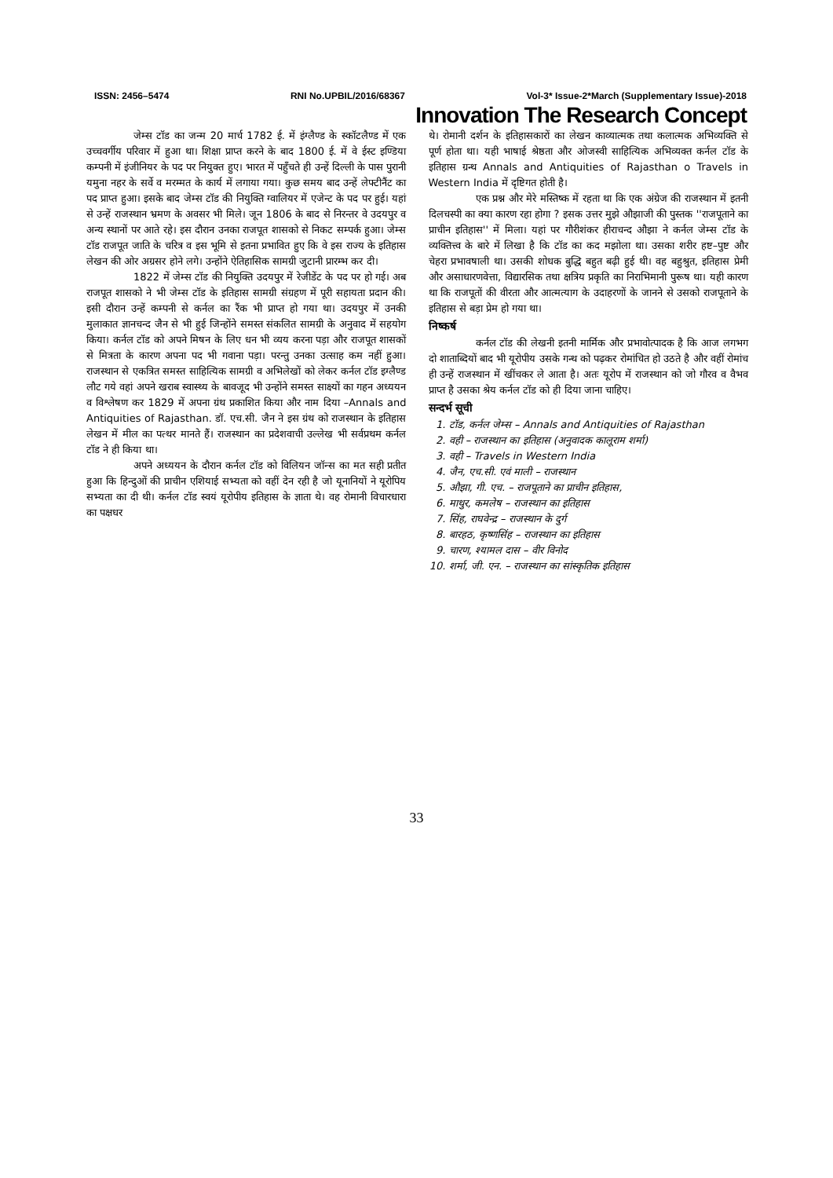ISSN: 2456–5474 RNI No.UPBIL/2016/68367 Vol-3* Issue-2*March (Supplementary Issue)-2018
Innovation The Research Concept
जेम्स टॉड का जन्म 20 मार्च 1782 ई. में इंग्लैण्ड के स्कॉटलैण्ड में एक उच्चवर्गीय परिवार में हुआ था। शिक्षा प्राप्त करने के बाद 1800 ई. में वे ईस्ट इण्डिया कम्पनी में इंजीनियर के पद पर नियुक्त हुए। भारत में पहुँचते ही उन्हें दिल्ली के पास पुरानी यमुना नहर के सर्वे व मरम्मत के कार्य में लगाया गया। कुछ समय बाद उन्हें लेफ्टीनैंट का पद प्राप्त हुआ। इसके बाद जेम्स टॉड की नियुक्ति ग्वालियर में एजेन्ट के पद पर हुई। यहां से उन्हें राजस्थान भ्रमण के अवसर भी मिले। जून 1806 के बाद से निरन्तर वे उदयपुर व अन्य स्थानों पर आते रहे। इस दौरान उनका राजपूत शासको से निकट सम्पर्क हुआ। जेम्स टॉड राजपूत जाति के चरित्र व इस भूमि से इतना प्रभावित हुए कि वे इस राज्य के इतिहास लेखन की ओर अग्रसर होने लगे। उन्होंने ऐतिहासिक सामग्री जुटानी प्रारम्भ कर दी।
1822 में जेम्स टॉड की नियुक्ति उदयपुर में रेजीडेंट के पद पर हो गई। अब राजपूत शासको ने भी जेम्स टॉड के इतिहास सामग्री संग्रहण में पूरी सहायता प्रदान की। इसी दौरान उन्हें कम्पनी से कर्नल का रैंक भी प्राप्त हो गया था। उदयपुर में उनकी मुलाकात ज्ञानचन्द जैन से भी हुई जिन्होंने समस्त संकलित सामग्री के अनुवाद में सहयोग किया। कर्नल टॉड को अपने मिषन के लिए धन भी व्यय करना पड़ा और राजपूत शासकों से मित्रता के कारण अपना पद भी गवाना पड़ा। परन्तु उनका उत्साह कम नहीं हुआ। राजस्थान से एकत्रित समस्त साहित्यिक सामग्री व अभिलेखों को लेकर कर्नल टॉड इग्लैण्ड लौट गये वहां अपने खराब स्वास्थ्य के बावजूद भी उन्होंने समस्त साक्ष्यों का गहन अध्ययन व विश्लेषण कर 1829 में अपना ग्रंथ प्रकाशित किया और नाम दिया –Annals and Antiquities of Rajasthan. डॉ. एच.सी. जैन ने इस ग्रंथ को राजस्थान के इतिहास लेखन में मील का पत्थर मानते हैं। राजस्थान का प्रदेशवाची उल्लेख भी सर्वप्रथम कर्नल टॉड ने ही किया था।
अपने अध्ययन के दौरान कर्नल टॉड को विलियन जॉन्स का मत सही प्रतीत हुआ कि हिन्दुओं की प्राचीन एशियाई सभ्यता को वहीं देन रही है जो यूनानियों ने यूरोपिय सभ्यता का दी थी। कर्नल टॉड स्वयं यूरोपीय इतिहास के ज्ञाता थे। वह रोमानी विचारधारा का पक्षधर
थे। रोमानी दर्शन के इतिहासकारों का लेखन काव्यात्मक तथा कलात्मक अभिव्यक्ति से पूर्ण होता था। यही भाषाई श्रेष्ठता और ओजस्वी साहित्यिक अभिव्यक्त कर्नल टॉड के इतिहास ग्रन्थ Annals and Antiquities of Rajasthan o Travels in Western India में दृष्टिगत होती है।
एक प्रश्न और मेरे मस्तिष्क में रहता था कि एक अंग्रेज की राजस्थान में इतनी दिलचस्पी का क्या कारण रहा होगा ? इसक उत्तर मुझे औझाजी की पुस्तक ''राजपूताने का प्राचीन इतिहास'' में मिला। यहां पर गौरीशंकर हीराचन्द औझा ने कर्नल जेम्स टॉड के व्यक्तित्त्व के बारे में लिखा है कि टॉड का कद मझोला था। उसका शरीर हष्ट–पुष्ट और चेहरा प्रभावषाली था। उसकी शोधक बुद्धि बहुत बढ़ी हुई थी। वह बहुश्रुत, इतिहास प्रेमी और असाधारणवेत्ता, विद्यारसिक तथा क्षत्रिय प्रकृति का निराभिमानी पुरूष था। यही कारण था कि राजपूतों की वीरता और आत्मत्याग के उदाहरणों के जानने से उसको राजपूताने के इतिहास से बड़ा प्रेम हो गया था।
निष्कर्ष
कर्नल टॉड की लेखनी इतनी मार्मिक और प्रभावोत्पादक है कि आज लगभग दो शाताब्दियों बाद भी यूरोपीय उसके गन्थ को पढ़कर रोमांचित हो उठते है और वहीं रोमांच ही उन्हें राजस्थान में खींचकर ले आता है। अतः यूरोप में राजस्थान को जो गौरव व वैभव प्राप्त है उसका श्रेय कर्नल टॉड को ही दिया जाना चाहिए।
सन्दर्भ सूची
1. टॉड, कर्नल जेम्स – Annals and Antiquities of Rajasthan
2. वही – राजस्थान का इतिहास (अनुवादक कालूराम शर्मा)
3. वही – Travels in Western India
4. जैन, एच.सी. एवं माली – राजस्थान
5. औझा, गी. एच. – राजपूताने का प्राचीन इतिहास,
6. माथुर, कमलेष – राजस्थान का इतिहास
7. सिंह, राघवेन्द्र – राजस्थान के दुर्ग
8. बारहठ, कृष्णसिंह – राजस्थान का इतिहास
9. चारण, श्यामल दास – वीर विनोद
10. शर्मा, जी. एन. – राजस्थान का सांस्कृतिक इतिहास
33